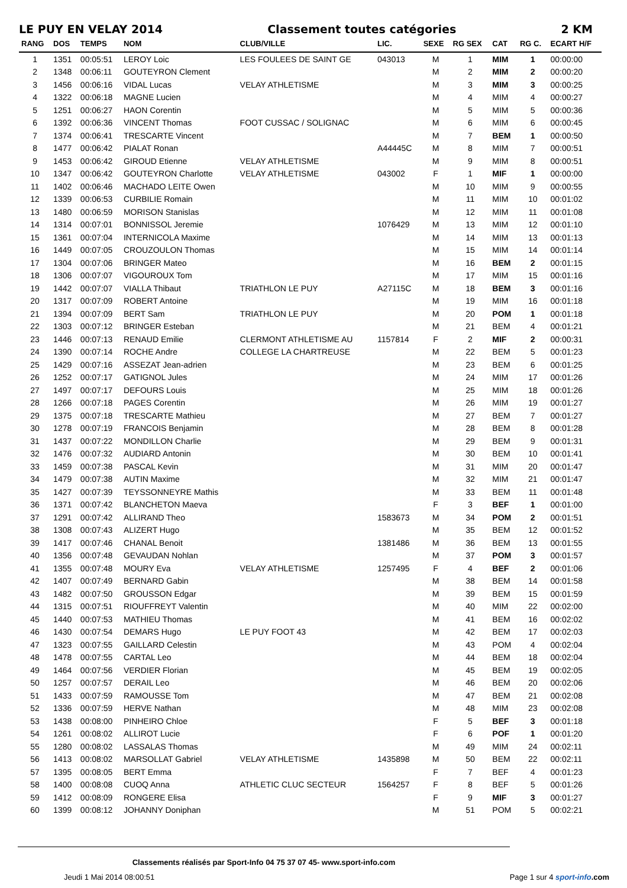LE PUY EN VELAY 2014 Classement toutes catégories 2 KM
| RANG | DOS | TEMPS | NOM | CLUB/VILLE | LIC. | SEXE | RG SEX | CAT | RG C. | ECART H/F |
| --- | --- | --- | --- | --- | --- | --- | --- | --- | --- | --- |
| 1 | 1351 | 00:05:51 | LEROY Loic | LES FOULEES DE SAINT GE | 043013 | M | 1 | MIM | 1 | 00:00:00 |
| 2 | 1348 | 00:06:11 | GOUTEYRON Clement | | | M | 2 | MIM | 2 | 00:00:20 |
| 3 | 1456 | 00:06:16 | VIDAL Lucas | VELAY ATHLETISME | | M | 3 | MIM | 3 | 00:00:25 |
| 4 | 1322 | 00:06:18 | MAGNE Lucien | | | M | 4 | MIM | 4 | 00:00:27 |
| 5 | 1251 | 00:06:27 | HAON Corentin | | | M | 5 | MIM | 5 | 00:00:36 |
| 6 | 1392 | 00:06:36 | VINCENT Thomas | FOOT CUSSAC / SOLIGNAC | | M | 6 | MIM | 6 | 00:00:45 |
| 7 | 1374 | 00:06:41 | TRESCARTE Vincent | | | M | 7 | BEM | 1 | 00:00:50 |
| 8 | 1477 | 00:06:42 | PIALAT Ronan | | A44445C | M | 8 | MIM | 7 | 00:00:51 |
| 9 | 1453 | 00:06:42 | GIROUD Etienne | VELAY ATHLETISME | | M | 9 | MIM | 8 | 00:00:51 |
| 10 | 1347 | 00:06:42 | GOUTEYRON Charlotte | VELAY ATHLETISME | 043002 | F | 1 | MIF | 1 | 00:00:00 |
| 11 | 1402 | 00:06:46 | MACHADO LEITE Owen | | | M | 10 | MIM | 9 | 00:00:55 |
| 12 | 1339 | 00:06:53 | CURBILIE Romain | | | M | 11 | MIM | 10 | 00:01:02 |
| 13 | 1480 | 00:06:59 | MORISON Stanislas | | | M | 12 | MIM | 11 | 00:01:08 |
| 14 | 1314 | 00:07:01 | BONNISSOL Jeremie | | 1076429 | M | 13 | MIM | 12 | 00:01:10 |
| 15 | 1361 | 00:07:04 | INTERNICOLA Maxime | | | M | 14 | MIM | 13 | 00:01:13 |
| 16 | 1449 | 00:07:05 | CROUZOULON Thomas | | | M | 15 | MIM | 14 | 00:01:14 |
| 17 | 1304 | 00:07:06 | BRINGER Mateo | | | M | 16 | BEM | 2 | 00:01:15 |
| 18 | 1306 | 00:07:07 | VIGOUROUX Tom | | | M | 17 | MIM | 15 | 00:01:16 |
| 19 | 1442 | 00:07:07 | VIALLA Thibaut | TRIATHLON LE PUY | A27115C | M | 18 | BEM | 3 | 00:01:16 |
| 20 | 1317 | 00:07:09 | ROBERT Antoine | | | M | 19 | MIM | 16 | 00:01:18 |
| 21 | 1394 | 00:07:09 | BERT Sam | TRIATHLON LE PUY | | M | 20 | POM | 1 | 00:01:18 |
| 22 | 1303 | 00:07:12 | BRINGER Esteban | | | M | 21 | BEM | 4 | 00:01:21 |
| 23 | 1446 | 00:07:13 | RENAUD Emilie | CLERMONT ATHLETISME AU | 1157814 | F | 2 | MIF | 2 | 00:00:31 |
| 24 | 1390 | 00:07:14 | ROCHE Andre | COLLEGE LA CHARTREUSE | | M | 22 | BEM | 5 | 00:01:23 |
| 25 | 1429 | 00:07:16 | ASSEZAT Jean-adrien | | | M | 23 | BEM | 6 | 00:01:25 |
| 26 | 1252 | 00:07:17 | GATIGNOL Jules | | | M | 24 | MIM | 17 | 00:01:26 |
| 27 | 1497 | 00:07:17 | DEFOURS Louis | | | M | 25 | MIM | 18 | 00:01:26 |
| 28 | 1266 | 00:07:18 | PAGES Corentin | | | M | 26 | MIM | 19 | 00:01:27 |
| 29 | 1375 | 00:07:18 | TRESCARTE Mathieu | | | M | 27 | BEM | 7 | 00:01:27 |
| 30 | 1278 | 00:07:19 | FRANCOIS Benjamin | | | M | 28 | BEM | 8 | 00:01:28 |
| 31 | 1437 | 00:07:22 | MONDILLON Charlie | | | M | 29 | BEM | 9 | 00:01:31 |
| 32 | 1476 | 00:07:32 | AUDIARD Antonin | | | M | 30 | BEM | 10 | 00:01:41 |
| 33 | 1459 | 00:07:38 | PASCAL Kevin | | | M | 31 | MIM | 20 | 00:01:47 |
| 34 | 1479 | 00:07:38 | AUTIN Maxime | | | M | 32 | MIM | 21 | 00:01:47 |
| 35 | 1427 | 00:07:39 | TEYSSONNEYRE Mathis | | | M | 33 | BEM | 11 | 00:01:48 |
| 36 | 1371 | 00:07:42 | BLANCHETON Maeva | | | F | 3 | BEF | 1 | 00:01:00 |
| 37 | 1291 | 00:07:42 | ALLIRAND Theo | | 1583673 | M | 34 | POM | 2 | 00:01:51 |
| 38 | 1308 | 00:07:43 | ALIZERT Hugo | | | M | 35 | BEM | 12 | 00:01:52 |
| 39 | 1417 | 00:07:46 | CHANAL Benoit | | 1381486 | M | 36 | BEM | 13 | 00:01:55 |
| 40 | 1356 | 00:07:48 | GEVAUDAN Nohlan | | | M | 37 | POM | 3 | 00:01:57 |
| 41 | 1355 | 00:07:48 | MOURY Eva | VELAY ATHLETISME | 1257495 | F | 4 | BEF | 2 | 00:01:06 |
| 42 | 1407 | 00:07:49 | BERNARD Gabin | | | M | 38 | BEM | 14 | 00:01:58 |
| 43 | 1482 | 00:07:50 | GROUSSON Edgar | | | M | 39 | BEM | 15 | 00:01:59 |
| 44 | 1315 | 00:07:51 | RIOUFFREYT Valentin | | | M | 40 | MIM | 22 | 00:02:00 |
| 45 | 1440 | 00:07:53 | MATHIEU Thomas | | | M | 41 | BEM | 16 | 00:02:02 |
| 46 | 1430 | 00:07:54 | DEMARS Hugo | LE PUY FOOT 43 | | M | 42 | BEM | 17 | 00:02:03 |
| 47 | 1323 | 00:07:55 | GAILLARD Celestin | | | M | 43 | POM | 4 | 00:02:04 |
| 48 | 1478 | 00:07:55 | CARTAL Leo | | | M | 44 | BEM | 18 | 00:02:04 |
| 49 | 1464 | 00:07:56 | VERDIER Florian | | | M | 45 | BEM | 19 | 00:02:05 |
| 50 | 1257 | 00:07:57 | DERAIL Leo | | | M | 46 | BEM | 20 | 00:02:06 |
| 51 | 1433 | 00:07:59 | RAMOUSSE Tom | | | M | 47 | BEM | 21 | 00:02:08 |
| 52 | 1336 | 00:07:59 | HERVE Nathan | | | M | 48 | MIM | 23 | 00:02:08 |
| 53 | 1438 | 00:08:00 | PINHEIRO Chloe | | | F | 5 | BEF | 3 | 00:01:18 |
| 54 | 1261 | 00:08:02 | ALLIROT Lucie | | | F | 6 | POF | 1 | 00:01:20 |
| 55 | 1280 | 00:08:02 | LASSALAS Thomas | | | M | 49 | MIM | 24 | 00:02:11 |
| 56 | 1413 | 00:08:02 | MARSOLLAT Gabriel | VELAY ATHLETISME | 1435898 | M | 50 | BEM | 22 | 00:02:11 |
| 57 | 1395 | 00:08:05 | BERT Emma | | | F | 7 | BEF | 4 | 00:01:23 |
| 58 | 1400 | 00:08:08 | CUOQ Anna | ATHLETIC CLUC SECTEUR | 1564257 | F | 8 | BEF | 5 | 00:01:26 |
| 59 | 1412 | 00:08:09 | RONGERE Elisa | | | F | 9 | MIF | 3 | 00:01:27 |
| 60 | 1399 | 00:08:12 | JOHANNY Doniphan | | | M | 51 | POM | 5 | 00:02:21 |
Classements réalisés par Sport-Info 04 75 37 07 45- www.sport-info.com
Jeudi 1 Mai 2014 08:00:51 Page 1 sur 4 sport-info.com